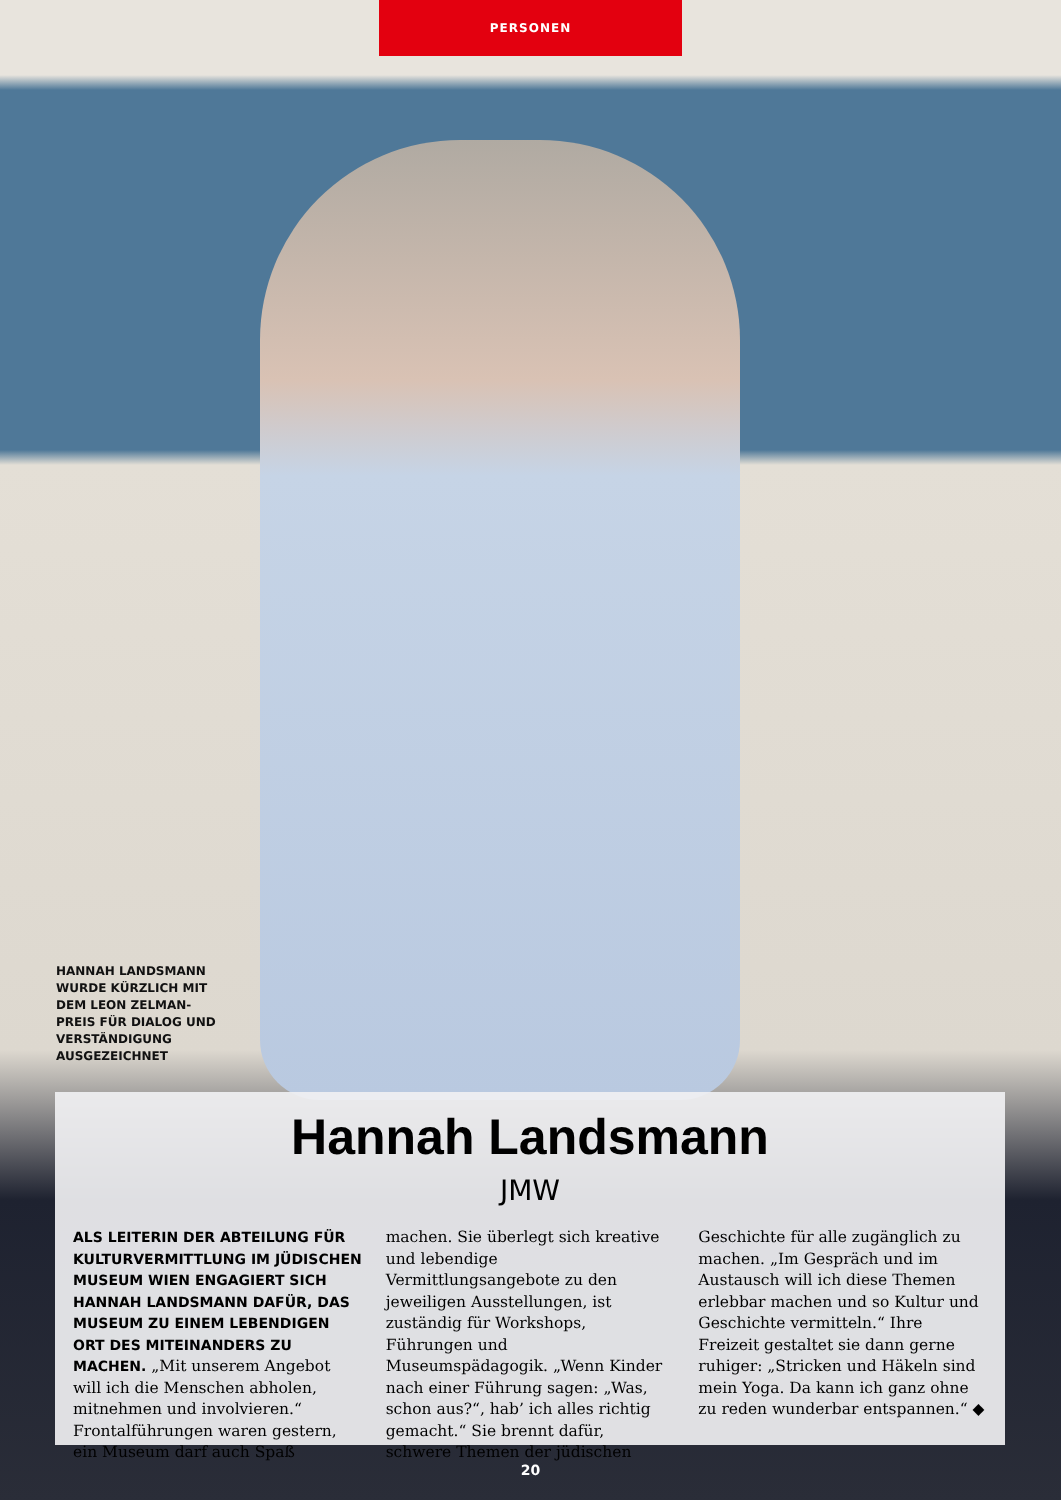PERSONEN
HANNAH LANDSMANN WURDE KÜRZLICH MIT DEM LEON ZELMAN-PREIS FÜR DIALOG UND VERSTÄNDIGUNG AUSGEZEICHNET
Hannah Landsmann
JMW
ALS LEITERIN DER ABTEILUNG FÜR KULTURVERMITTLUNG IM JÜDISCHEN MUSEUM WIEN ENGAGIERT SICH HANNAH LANDSMANN DAFÜR, DAS MUSEUM ZU EINEM LEBENDIGEN ORT DES MITEINANDERS ZU MACHEN. „Mit unserem Angebot will ich die Menschen abholen, mitnehmen und involvieren.“ Frontalführungen waren gestern, ein Museum darf auch Spaß machen. Sie überlegt sich kreative und lebendige Vermittlungsangebote zu den jeweiligen Ausstellungen, ist zuständig für Workshops, Führungen und Museumspädagogik. „Wenn Kinder nach einer Führung sagen: „Was, schon aus?“, hab’ ich alles richtig gemacht.“ Sie brennt dafür, schwere Themen der jüdischen Geschichte für alle zugänglich zu machen. „Im Gespräch und im Austausch will ich diese Themen erlebbar machen und so Kultur und Geschichte vermitteln.“ Ihre Freizeit gestaltet sie dann gerne ruhiger: „Stricken und Häkeln sind mein Yoga. Da kann ich ganz ohne zu reden wunderbar entspannen.“ ◆
20